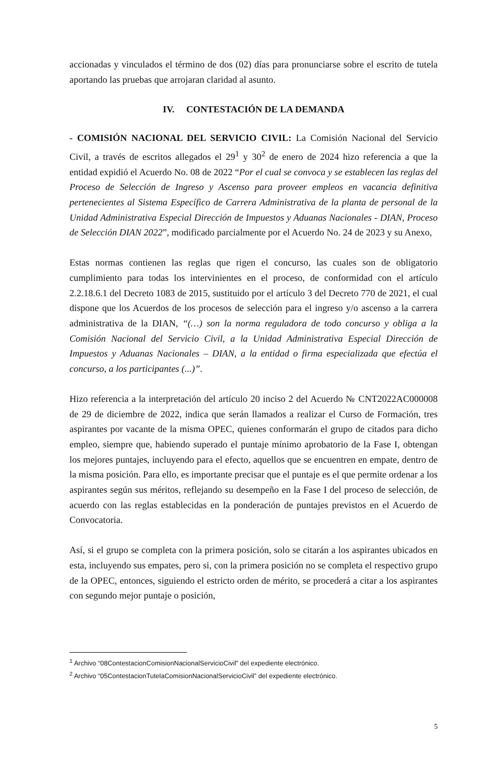accionadas y vinculados el término de dos (02) días para pronunciarse sobre el escrito de tutela aportando las pruebas que arrojaran claridad al asunto.
IV. CONTESTACIÓN DE LA DEMANDA
- COMISIÓN NACIONAL DEL SERVICIO CIVIL: La Comisión Nacional del Servicio Civil, a través de escritos allegados el 29<sup>1</sup> y 30<sup>2</sup> de enero de 2024 hizo referencia a que la entidad expidió el Acuerdo No. 08 de 2022 “Por el cual se convoca y se establecen las reglas del Proceso de Selección de Ingreso y Ascenso para proveer empleos en vacancia definitiva pertenecientes al Sistema Específico de Carrera Administrativa de la planta de personal de la Unidad Administrativa Especial Dirección de Impuestos y Aduanas Nacionales - DIAN, Proceso de Selección DIAN 2022”, modificado parcialmente por el Acuerdo No. 24 de 2023 y su Anexo,
Estas normas contienen las reglas que rigen el concurso, las cuales son de obligatorio cumplimiento para todas los intervinientes en el proceso, de conformidad con el artículo 2.2.18.6.1 del Decreto 1083 de 2015, sustituido por el artículo 3 del Decreto 770 de 2021, el cual dispone que los Acuerdos de los procesos de selección para el ingreso y/o ascenso a la carrera administrativa de la DIAN, “(…) son la norma reguladora de todo concurso y obliga a la Comisión Nacional del Servicio Civil, a la Unidad Administrativa Especial Dirección de Impuestos y Aduanas Nacionales – DIAN, a la entidad o firma especializada que efectúa el concurso, a los participantes (...)”.
Hizo referencia a la interpretación del artículo 20 inciso 2 del Acuerdo № CNT2022AC000008 de 29 de diciembre de 2022, indica que serán llamados a realizar el Curso de Formación, tres aspirantes por vacante de la misma OPEC, quienes conformarán el grupo de citados para dicho empleo, siempre que, habiendo superado el puntaje mínimo aprobatorio de la Fase I, obtengan los mejores puntajes, incluyendo para el efecto, aquellos que se encuentren en empate, dentro de la misma posición. Para ello, es importante precisar que el puntaje es el que permite ordenar a los aspirantes según sus méritos, reflejando su desempeño en la Fase I del proceso de selección, de acuerdo con las reglas establecidas en la ponderación de puntajes previstos en el Acuerdo de Convocatoria.
Así, si el grupo se completa con la primera posición, solo se citarán a los aspirantes ubicados en esta, incluyendo sus empates, pero si, con la primera posición no se completa el respectivo grupo de la OPEC, entonces, siguiendo el estricto orden de mérito, se procederá a citar a los aspirantes con segundo mejor puntaje o posición,
<sup>1</sup> Archivo “08ContestacionComisionNacionalServicioCivil” del expediente electrónico.
<sup>2</sup> Archivo “05ContestacionTutelaComisionNacionalServicioCivil” del expediente electrónico.
5